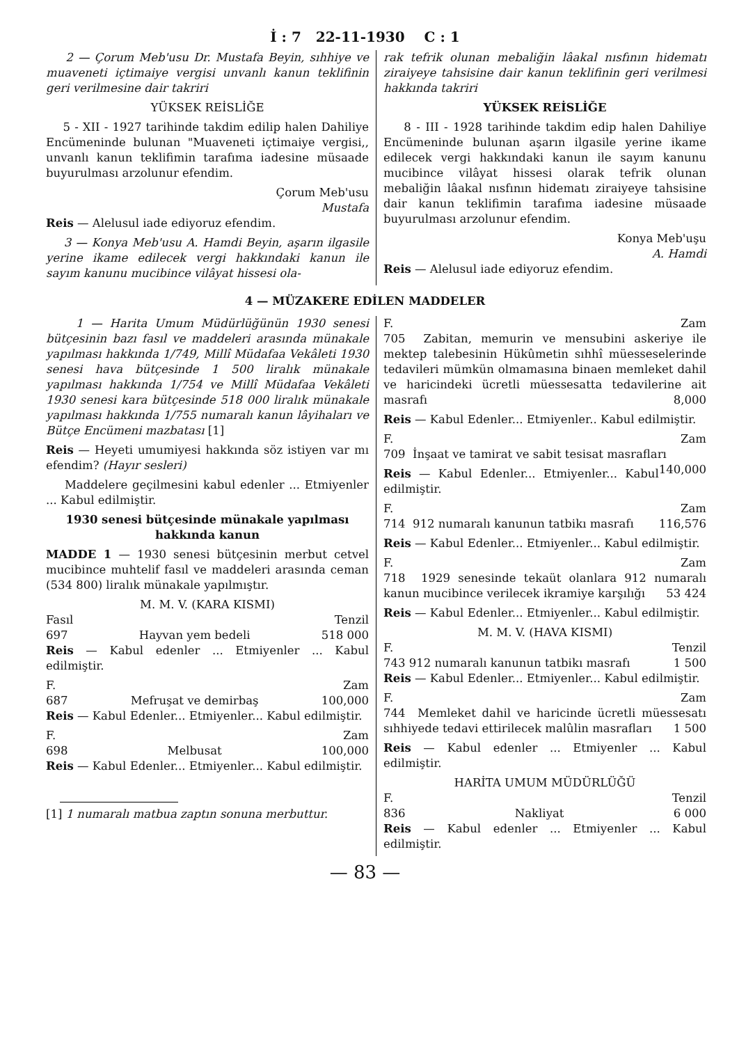İ : 7 22-11-1930 C : 1
2 — Çorum Meb'usu Dr. Mustafa Beyin, sıhhiye ve muaveneti içtimaiye vergisi unvanlı kanun teklifinin geri verilmesine dair takriri
YÜKSEK REİSLİĞE
5 - XII - 1927 tarihinde takdim edilip halen Dahiliye Encümeninde bulunan "Muaveneti içtimaiye vergisi,, unvanlı kanun teklifimin tarafıma iadesine müsaade buyurulması arzolunur efendim.
Çorum Meb'usu
Mustafa
Reis — Alelusul iade ediyoruz efendim.
3 — Konya Meb'usu A. Hamdi Beyin, aşarın ilgasile yerine ikame edilecek vergi hakkındaki kanun ile sayım kanunu mucibince vilâyat hissesi ola-
rak tefrik olunan mebaliğin lâakal nısfının hidematı ziraiyeye tahsisine dair kanun teklifinin geri verilmesi hakkında takriri
YÜKSEK REİSLİĞE
8 - III - 1928 tarihinde takdim edip halen Dahiliye Encümeninde bulunan aşarın ilgasile yerine ikame edilecek vergi hakkındaki kanun ile sayım kanunu mucibince vilâyat hissesi olarak tefrik olunan mebaliğin lâakal nısfının hidematı ziraiyeye tahsisine dair kanun teklifimin tarafıma iadesine müsaade buyurulması arzolunur efendim.
Konya Meb'uşu
A. Hamdi
Reis — Alelusul iade ediyoruz efendim.
4 — MÜZAKERE EDİLEN MADDELER
1 — Harita Umum Müdürlüğünün 1930 senesi bütçesinin bazı fasıl ve maddeleri arasında münakale yapılması hakkında 1/749, Millî Müdafaa Vekâleti 1930 senesi hava bütçesinde 1 500 liralık münakale yapılması hakkında 1/754 ve Millî Müdafaa Vekâleti 1930 senesi kara bütçesinde 518 000 liralık münakale yapılması hakkında 1/755 numaralı kanun lâyihaları ve Bütçe Encümeni mazbatası [1]
Reis — Heyeti umumiyesi hakkında söz istiyen var mı efendim? (Hayır sesleri)
Maddelere geçilmesini kabul edenler ... Etmiyenler ... Kabul edilmiştir.
1930 senesi bütçesinde münakale yapılması hakkında kanun
MADDE 1 — 1930 senesi bütçesinin merbut cetvel mucibince muhtelif fasıl ve maddeleri arasında ceman (534 800) liralık münakale yapılmıştır.
M. M. V. (KARA KISMI)
Fasıl Tenzil
697 Hayvan yem bedeli 518 000
Reis — Kabul edenler ... Etmiyenler ... Kabul edilmiştir.
F. Zam
687 Mefruşat ve demirbaş 100,000
Reis — Kabul Edenler... Etmiyenler... Kabul edilmiştir.
F. Zam
698 Melbusat 100,000
Reis — Kabul Edenler... Etmiyenler... Kabul edilmiştir.
[1] 1 numaralı matbua zaptın sonuna merbuttur.
F. Zam
705 Zabitan, memurin ve mensubini askeriye ile mektep talebesinin Hükûmetin sıhhî müesseselerinde tedavileri mümkün olmamasına binaen memleket dahil ve haricindeki ücretli müessesatta tedavilerine ait masrafı 8,000
Reis — Kabul Edenler... Etmiyenler.. Kabul edilmiştir.
F. Zam
709 İnşaat ve tamirat ve sabit tesisat masrafları 140,000
Reis — Kabul Edenler... Etmiyenler... Kabul edilmiştir.
F. Zam
714 912 numaralı kanunun tatbikı masrafı 116,576
Reis — Kabul Edenler... Etmiyenler... Kabul edilmiştir.
F. Zam
718 1929 senesinde tekaüt olanlara 912 numaralı kanun mucibince verilecek ikramiye karşılığı 53 424
Reis — Kabul Edenler... Etmiyenler... Kabul edilmiştir.
M. M. V. (HAVA KISMI)
F. Tenzil
743 912 numaralı kanunun tatbikı masrafı 1 500
Reis — Kabul Edenler... Etmiyenler... Kabul edilmiştir.
F. Zam
744 Memleket dahil ve haricinde ücretli müessesatı sıhhiyede tedavi ettirilecek malûlin masrafları 1 500
Reis — Kabul edenler ... Etmiyenler ... Kabul edilmiştir.
HARİTA UMUM MÜDÜRLÜĞÜ
F. Tenzil
836 Nakliyat 6 000
Reis — Kabul edenler ... Etmiyenler ... Kabul edilmiştir.
— 83 —